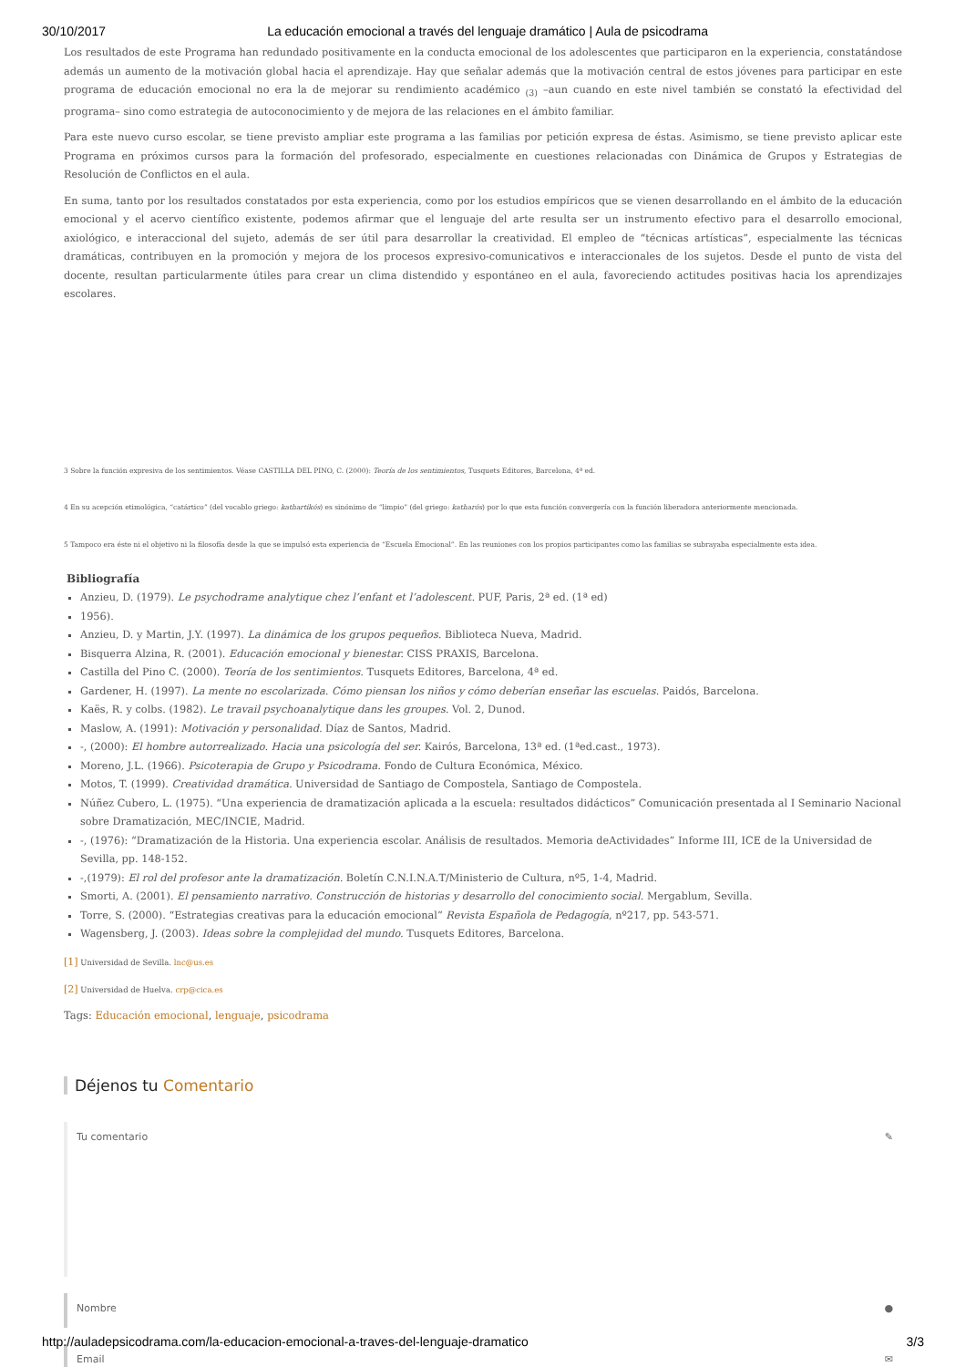30/10/2017 La educación emocional a través del lenguaje dramático | Aula de psicodrama
Los resultados de este Programa han redundado positivamente en la conducta emocional de los adolescentes que participaron en la experiencia, constatándose además un aumento de la motivación global hacia el aprendizaje. Hay que señalar además que la motivación central de estos jóvenes para participar en este programa de educación emocional no era la de mejorar su rendimiento académico <sub>(3)</sub> –aun cuando en este nivel también se constató la efectividad del programa– sino como estrategia de autoconocimiento y de mejora de las relaciones en el ámbito familiar.
Para este nuevo curso escolar, se tiene previsto ampliar este programa a las familias por petición expresa de éstas. Asimismo, se tiene previsto aplicar este Programa en próximos cursos para la formación del profesorado, especialmente en cuestiones relacionadas con Dinámica de Grupos y Estrategias de Resolución de Conflictos en el aula.
En suma, tanto por los resultados constatados por esta experiencia, como por los estudios empíricos que se vienen desarrollando en el ámbito de la educación emocional y el acervo científico existente, podemos afirmar que el lenguaje del arte resulta ser un instrumento efectivo para el desarrollo emocional, axiológico, e interaccional del sujeto, además de ser útil para desarrollar la creatividad. El empleo de “técnicas artísticas”, especialmente las técnicas dramáticas, contribuyen en la promoción y mejora de los procesos expresivo-comunicativos e interaccionales de los sujetos. Desde el punto de vista del docente, resultan particularmente útiles para crear un clima distendido y espontáneo en el aula, favoreciendo actitudes positivas hacia los aprendizajes escolares.
3 Sobre la función expresiva de los sentimientos. Véase CASTILLA DEL PINO, C. (2000): Teoría de los sentimientos, Tusquets Editores, Barcelona, 4ª ed.
4 En su acepción etimológica, “catártico” (del vocablo griego: kathartikós) es sinónimo de “limpio” (del griego: katharós) por lo que esta función convergería con la función liberadora anteriormente mencionada.
5 Tampoco era éste ni el objetivo ni la filosofía desde la que se impulsó esta experiencia de “Escuela Emocional”. En las reuniones con los propios participantes como las familias se subrayaba especialmente esta idea.
Bibliografía
Anzieu, D. (1979). Le psychodrame analytique chez l’enfant et l’adolescent. PUF, Paris, 2ª ed. (1ª ed)
1956).
Anzieu, D. y Martin, J.Y. (1997). La dinámica de los grupos pequeños. Biblioteca Nueva, Madrid.
Bisquerra Alzina, R. (2001). Educación emocional y bienestar. CISS PRAXIS, Barcelona.
Castilla del Pino C. (2000). Teoría de los sentimientos. Tusquets Editores, Barcelona, 4ª ed.
Gardener, H. (1997). La mente no escolarizada. Cómo piensan los niños y cómo deberían enseñar las escuelas. Paidós, Barcelona.
Kaës, R. y colbs. (1982). Le travail psychoanalytique dans les groupes. Vol. 2, Dunod.
Maslow, A. (1991): Motivación y personalidad. Díaz de Santos, Madrid.
-, (2000): El hombre autorrealizado. Hacia una psicología del ser. Kairós, Barcelona, 13ª ed. (1ªed.cast., 1973).
Moreno, J.L. (1966). Psicoterapia de Grupo y Psicodrama. Fondo de Cultura Económica, México.
Motos, T. (1999). Creatividad dramática. Universidad de Santiago de Compostela, Santiago de Compostela.
Núñez Cubero, L. (1975). “Una experiencia de dramatización aplicada a la escuela: resultados didácticos” Comunicación presentada al I Seminario Nacional sobre Dramatización, MEC/INCIE, Madrid.
-, (1976): “Dramatización de la Historia. Una experiencia escolar. Análisis de resultados. Memoria deActividades” Informe III, ICE de la Universidad de Sevilla, pp. 148-152.
-,(1979): El rol del profesor ante la dramatización. Boletín C.N.I.N.A.T/Ministerio de Cultura, nº5, 1-4, Madrid.
Smorti, A. (2001). El pensamiento narrativo. Construcción de historias y desarrollo del conocimiento social. Mergablum, Sevilla.
Torre, S. (2000). “Estrategias creativas para la educación emocional” Revista Española de Pedagogía, nº217, pp. 543-571.
Wagensberg, J. (2003). Ideas sobre la complejidad del mundo. Tusquets Editores, Barcelona.
[1] Universidad de Sevilla. lnc@us.es
[2] Universidad de Huelva. crp@cica.es
Tags: Educación emocional, lenguaje, psicodrama
Déjenos tu Comentario
Tu comentario ✎
Nombre ●
Email ✉
http://auladepsicodrama.com/la-educacion-emocional-a-traves-del-lenguaje-dramatico 3/3